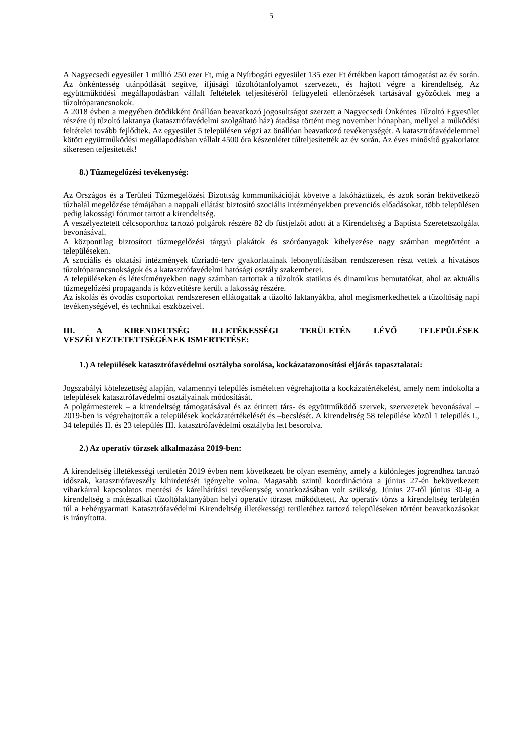5
A Nagyecsedi egyesület 1 millió 250 ezer Ft, míg a Nyírbogáti egyesület 135 ezer Ft értékben kapott támogatást az év során. Az önkéntesség utánpótlását segítve, ifjúsági tűzoltótanfolyamot szervezett, és hajtott végre a kirendeltség. Az együttműködési megállapodásban vállalt feltételek teljesítéséről felügyeleti ellenőrzések tartásával győződtek meg a tűzoltóparancsnokok.
A 2018 évben a megyében ötödikként önállóan beavatkozó jogosultságot szerzett a Nagyecsedi Önkéntes Tűzoltó Egyesület részére új tűzoltó laktanya (katasztrófavédelmi szolgáltató ház) átadása történt meg november hónapban, mellyel a működési feltételei tovább fejlődtek. Az egyesület 5 településen végzi az önállóan beavatkozó tevékenységét. A katasztrófavédelemmel kötött együttműködési megállapodásban vállalt 4500 óra készenlétet túlteljesítették az év során. Az éves minősítő gyakorlatot sikeresen teljesítették!
8.) Tűzmegelőzési tevékenység:
Az Országos és a Területi Tűzmegelőzési Bizottság kommunikációját követve a lakóháztüzek, és azok során bekövetkező tűzhalál megelőzése témájában a nappali ellátást biztosító szociális intézményekben prevenciós előadásokat, több településen pedig lakossági fórumot tartott a kirendeltség.
A veszélyeztetett célcsoporthoz tartozó polgárok részére 82 db füstjelzőt adott át a Kirendeltség a Baptista Szeretetszolgálat bevonásával.
A központilag biztosított tűzmegelőzési tárgyú plakátok és szóróanyagok kihelyezése nagy számban megtörtént a településeken.
A szociális és oktatási intézmények tűzriadó-terv gyakorlatainak lebonyolításában rendszeresen részt vettek a hivatásos tűzoltóparancsnokságok és a katasztrófavédelmi hatósági osztály szakemberei.
A településeken és létesítményekben nagy számban tartottak a tűzoltók statikus és dinamikus bemutatókat, ahol az aktuális tűzmegelőzési propaganda is közvetítésre került a lakosság részére.
Az iskolás és óvodás csoportokat rendszeresen ellátogattak a tűzoltó laktanyákba, ahol megismerkedhettek a tűzoltóság napi tevékenységével, és technikai eszközeivel.
III. A KIRENDELTSÉG ILLETÉKESSÉGI TERÜLETÉN LÉVŐ TELEPÜLÉSEK VESZÉLYEZTETETTSÉGÉNEK ISMERTETÉSE:
1.) A települések katasztrófavédelmi osztályba sorolása, kockázatazonosítási eljárás tapasztalatai:
Jogszabályi kötelezettség alapján, valamennyi település ismételten végrehajtotta a kockázatértékelést, amely nem indokolta a települések katasztrófavédelmi osztályainak módosítását.
A polgármesterek – a kirendeltség támogatásával és az érintett társ- és együttműködő szervek, szervezetek bevonásával – 2019-ben is végrehajtották a települések kockázatértékelését és –becslését. A kirendeltség 58 települése közül 1 település I., 34 település II. és 23 település III. katasztrófavédelmi osztályba lett besorolva.
2.) Az operatív törzsek alkalmazása 2019-ben:
A kirendeltség illetékességi területén 2019 évben nem következett be olyan esemény, amely a különleges jogrendhez tartozó időszak, katasztrófaveszély kihirdetését igényelte volna. Magasabb szintű koordinációra a június 27-én bekövetkezett viharkárral kapcsolatos mentési és kárelhárítási tevékenység vonatkozásában volt szükség. Június 27-től június 30-ig a kirendeltség a mátészalkai tűzoltólaktanyában helyi operatív törzset működtetett. Az operatív törzs a kirendeltség területén túl a Fehérgyarmati Katasztrófavédelmi Kirendeltség illetékességi területéhez tartozó településeken történt beavatkozásokat is irányította.